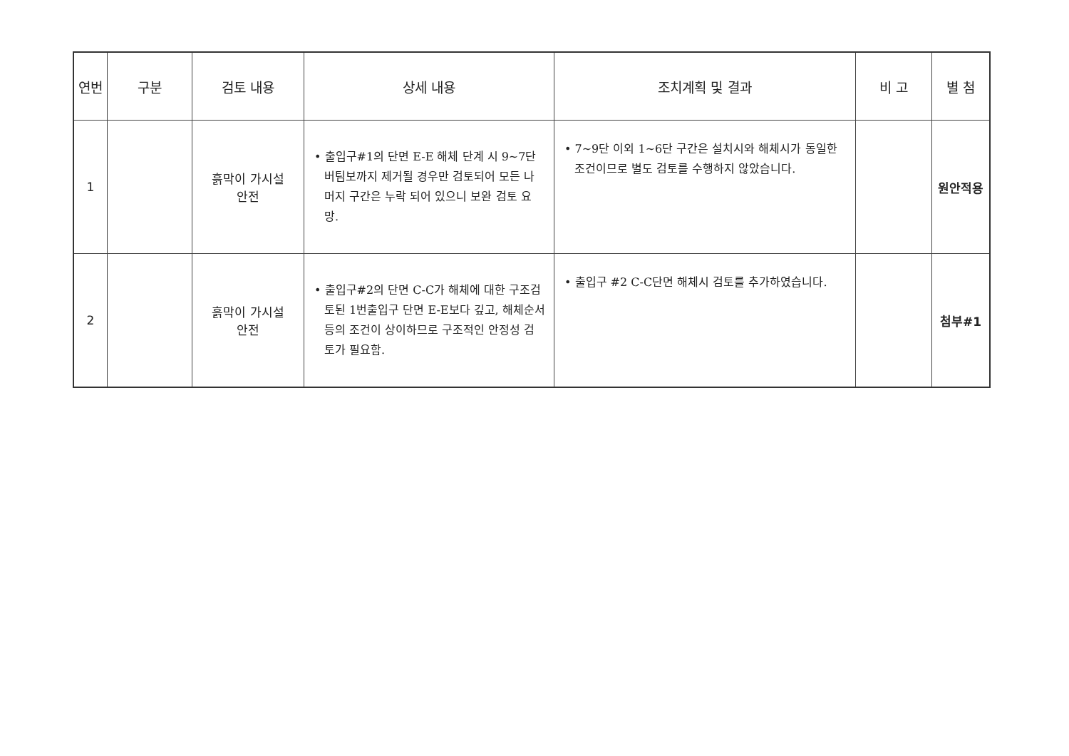| 연번 | 구분 | 검토 내용 | 상세 내용 | 조치계획 및 결과 | 비 고 | 별 첨 |
| --- | --- | --- | --- | --- | --- | --- |
| 1 | | 흙막이 가시설 안전 | • 출입구#1의 단면 E-E 해체 단계 시 9~7단 버팀보까지 제거될 경우만 검토되어 모든 나머지 구간은 누락 되어 있으니 보완 검토 요망. | • 7~9단 이외 1~6단 구간은 설치시와 해체시가 동일한 조건이므로 별도 검토를 수행하지 않았습니다. | | 원안적용 |
| 2 | | 흙막이 가시설 안전 | • 출입구#2의 단면 C-C가 해체에 대한 구조검토된 1번출입구 단면 E-E보다 깊고, 해체순서등의 조건이 상이하므로 구조적인 안정성 검토가 필요함. | • 출입구 #2 C-C단면 해체시 검토를 추가하였습니다. | | 첨부#1 |